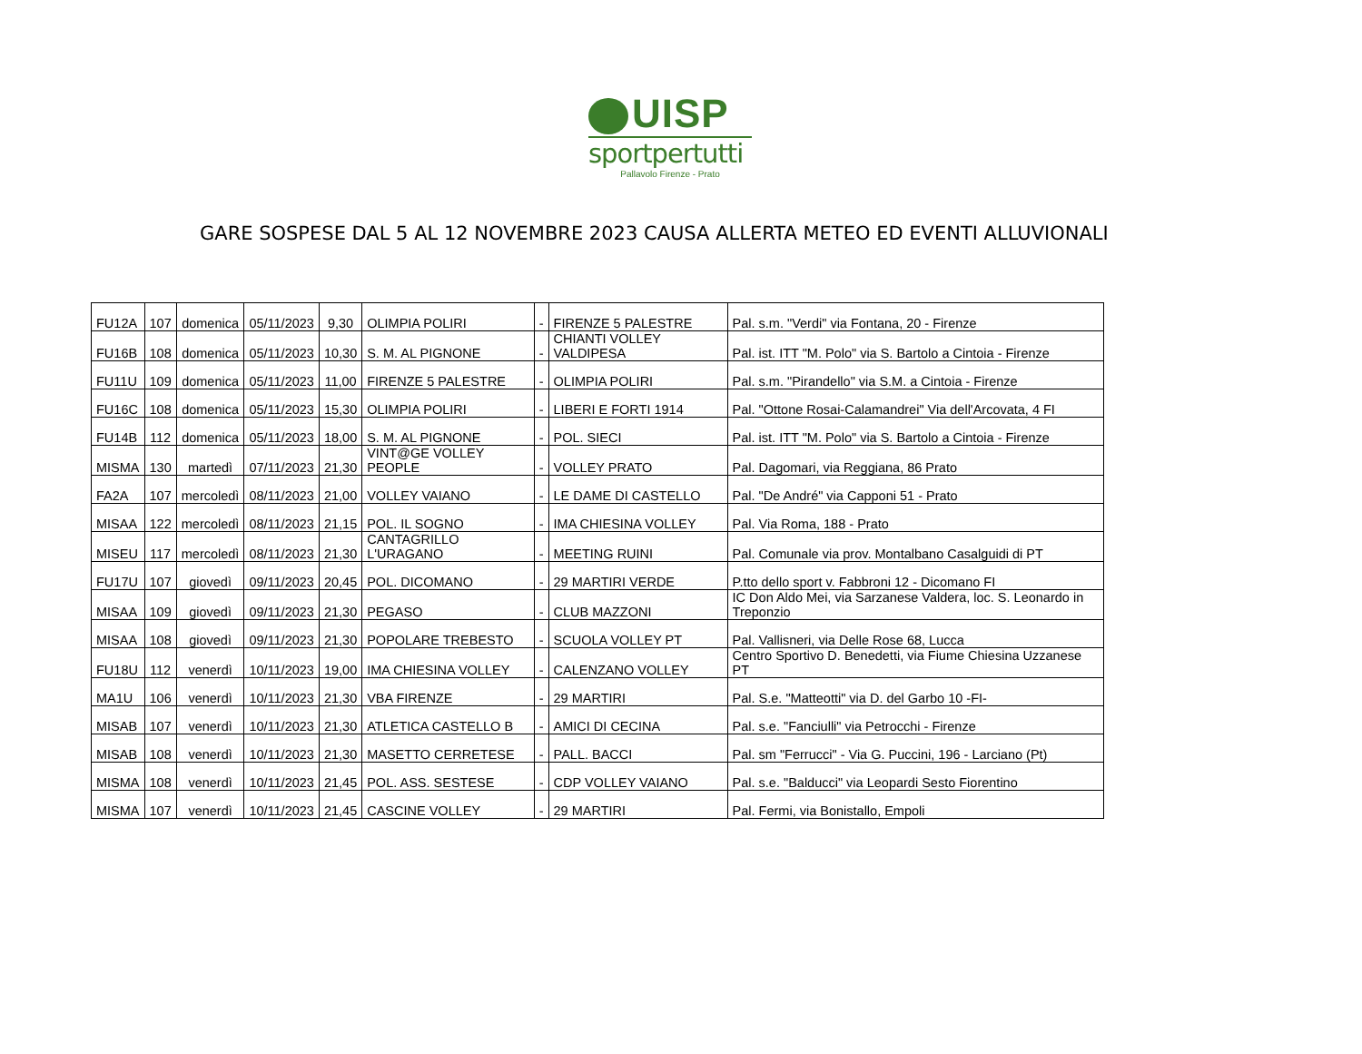UISP
sportpertutti
Pallavolo Firenze - Prato
GARE SOSPESE DAL 5 AL 12 NOVEMBRE 2023 CAUSA ALLERTA METEO ED EVENTI ALLUVIONALI
| FU12A | 107 | domenica | 05/11/2023 | 9,30 | OLIMPIA POLIRI | - | FIRENZE 5 PALESTRE | Pal. s.m. "Verdi" via Fontana, 20 - Firenze |
| FU16B | 108 | domenica | 05/11/2023 | 10,30 | S. M. AL PIGNONE | - | CHIANTI VOLLEY VALDIPESA | Pal. ist. ITT "M. Polo" via S. Bartolo a Cintoia - Firenze |
| FU11U | 109 | domenica | 05/11/2023 | 11,00 | FIRENZE 5 PALESTRE | - | OLIMPIA POLIRI | Pal. s.m. "Pirandello" via S.M. a Cintoia - Firenze |
| FU16C | 108 | domenica | 05/11/2023 | 15,30 | OLIMPIA POLIRI | - | LIBERI E FORTI 1914 | Pal. "Ottone Rosai-Calamandrei" Via dell'Arcovata, 4 FI |
| FU14B | 112 | domenica | 05/11/2023 | 18,00 | S. M. AL PIGNONE | - | POL. SIECI | Pal. ist. ITT "M. Polo" via S. Bartolo a Cintoia - Firenze |
| MISMA | 130 | martedì | 07/11/2023 | 21,30 | VINT@GE VOLLEY PEOPLE | - | VOLLEY PRATO | Pal. Dagomari, via Reggiana, 86 Prato |
| FA2A | 107 | mercoledì | 08/11/2023 | 21,00 | VOLLEY VAIANO | - | LE DAME DI CASTELLO | Pal. "De André" via Capponi 51 - Prato |
| MISAA | 122 | mercoledì | 08/11/2023 | 21,15 | POL. IL SOGNO | - | IMA CHIESINA VOLLEY | Pal. Via Roma, 188 - Prato |
| MISEU | 117 | mercoledì | 08/11/2023 | 21,30 | CANTAGRILLO L'URAGANO | - | MEETING RUINI | Pal. Comunale via prov. Montalbano Casalguidi di PT |
| FU17U | 107 | giovedì | 09/11/2023 | 20,45 | POL. DICOMANO | - | 29 MARTIRI VERDE | P.tto dello sport v. Fabbroni 12 - Dicomano FI |
| MISAA | 109 | giovedì | 09/11/2023 | 21,30 | PEGASO | - | CLUB MAZZONI | IC Don Aldo Mei, via Sarzanese Valdera, loc. S. Leonardo in Treponzio |
| MISAA | 108 | giovedì | 09/11/2023 | 21,30 | POPOLARE TREBESTO | - | SCUOLA VOLLEY PT | Pal. Vallisneri, via Delle Rose 68, Lucca |
| FU18U | 112 | venerdì | 10/11/2023 | 19,00 | IMA CHIESINA VOLLEY | - | CALENZANO VOLLEY | Centro Sportivo D. Benedetti, via Fiume Chiesina Uzzanese PT |
| MA1U | 106 | venerdì | 10/11/2023 | 21,30 | VBA FIRENZE | - | 29 MARTIRI | Pal. S.e. "Matteotti" via D. del Garbo 10 -FI- |
| MISAB | 107 | venerdì | 10/11/2023 | 21,30 | ATLETICA CASTELLO B | - | AMICI DI CECINA | Pal. s.e. "Fanciulli" via Petrocchi - Firenze |
| MISAB | 108 | venerdì | 10/11/2023 | 21,30 | MASETTO CERRETESE | - | PALL. BACCI | Pal. sm "Ferrucci" - Via G. Puccini, 196 - Larciano (Pt) |
| MISMA | 108 | venerdì | 10/11/2023 | 21,45 | POL. ASS. SESTESE | - | CDP VOLLEY VAIANO | Pal. s.e. "Balducci" via Leopardi Sesto Fiorentino |
| MISMA | 107 | venerdì | 10/11/2023 | 21,45 | CASCINE VOLLEY | - | 29 MARTIRI | Pal. Fermi, via Bonistallo, Empoli |